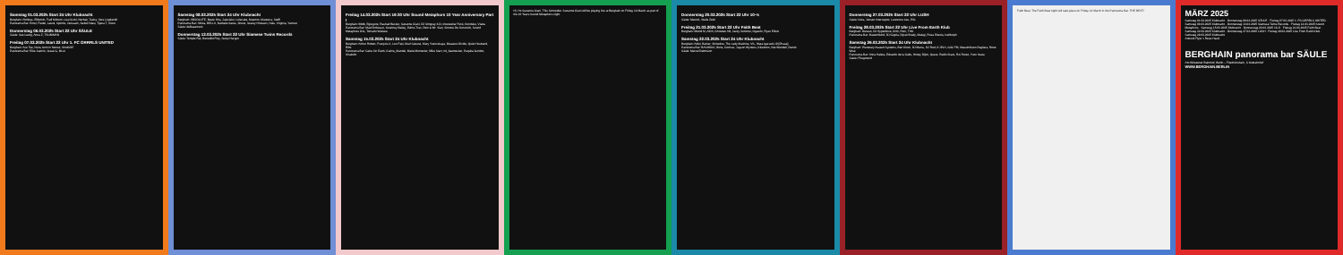Samstag 01.03.2025 Start 24 Uhr Klubnacht
Berghain: Altinbas, Efdemin, Fadi Mohem, Lea Occhi, Nerbak, Tasha, Vera Logdanidi
Panorama Bar: Emel, Fiedel, Lakuti, Optimo, Ouissam, Sedef Adasi, Tijana T, Victor
Donnerstag 06.03.2025 Start 22 Uhr SÄULE
Säule: Sue Lewig, Anna Z, TSUNIMAN
Freitag 07.03.2025 Start 22 Uhr 1. FC GRRRLS UNITED
Berghain: Ace Tee, Nura, born in flamez, Shoki287
Panorama Bar: Elke Jasmin, Jesse G, Mi-el
Samstag 08.03.2025 Start 24 Uhr Klubnacht
Berghain: ABSOLUTE, Beste Hira, JakoJako, Lolsnake, Maemm, Mareena, Steffi
Panorama Bar: Alinka, BELLA, Nathalie Seres, Sherø, Stacey Hotwaxx, Hale, Virginia, Yamour
Säule: deBasement
Donnerstag 13.03.2025 Start 22 Uhr Siamese Twins Records
Säule: Temple Rat, Benedikt Frey, Sunju Hargun
Freitag 14.03.2025 Start 19:30 Uhr Sound Metaphors 10 Year Anniversary Part I
Berghain: 69db, Egregore, Rashad Becker, Suzanne Ciani, DJ Stingray 313, Interstellar Funk, Konduku, Vlada
Panorama Bar: Mad Professor, Courtney Bailey, Palms Trax, Pem & Mr. Sian, Simone De Kunovich, Sound Metaphors DJs, Tornado Wallace
Samstag 15.03.2025 Start 24 Uhr Klubnacht
Berghain: Arthur Robert, François X, Len Faki, Marí Sakurai, Mary Yuzovskaya, Measure Divide, Quiet Husband, Rifts
Panorama Bar: Gene On Earth, Karine_Mandel, Marie Montexier, Mike Starr, nd_baumecker, Paquita Gordon, Shakolin
Hi, I'm Suzanne Ciani. This Schneider. Suzanne Ciani will be playing live at Berghain on Friday 14 March as part of the 10 Years Sound Metaphors night.
Donnerstag 20.03.2025 Start 22 Uhr 10–5
Säule: Manolo, Stella Zekri
Freitag 21.03.2025 Start 22 Uhr Faith Beat
Berghain: Mehdi M, AIDA, Christian AB, Jacky Sommer, Ogazón, Ryan Elliott
Samstag 22.03.2025 Start 24 Uhr Klubnacht
Berghain: Adiel, Barker, Shinedoe, The Lady Machine, VIL, Wata Igarashi, Ø [Phase]
Panorama Bar: BASHKKA, Boris, Cormac, Jayson Wynters, Kikelomo, Nat Wendell, Partok
Säule: Marcel Dettmann
Donnerstag 27.03.2025 Start 22 Uhr LUSH
Säule: Cora, Jensen Interceptor, Lawrence Lee, PSL
Freitag 28.03.2025 Start 22 Uhr Live From Earth Klub
Berghain: Blawan, DJ Hyperdrive, Ki/Ki, Roni, THC
Panorama Bar: Bauernfeind, DJ Gigola, Dylan Brady, Malugi, Rosa Pistola, IceMorph
Samstag 29.03.2025 Start 24 Uhr Klubnacht
Berghain: Planetary Assault Systems, Ben Klock, DJ Maria., DJ Red, fr.JPLA, GiGi FM, Massimiliano Pagliara, Rene Wise
Panorama Bar: Anna Haleta, Eduardo de la Calle, Honey Dijon, Quest, Radio Slave, Roi Perez, Yuzo Iwata
Säule: Fireground
Faith Beat. The Faith Beat night will take place on Friday 21 March in the Panorama Bar. THE BEAT!
MÄRZ 2025
Samstag 01.03.2025 Klubnacht · Donnerstag 06.03.2025 SÄULE · Freitag 07.03.2025 1. FC GRRRLS UNITED · Samstag 08.03.2025 Klubnacht · Donnerstag 13.03.2025 Siamese Twins Records · Freitag 14.03.2025 Sound Metaphors · Samstag 15.03.2025 Klubnacht · Donnerstag 20.03.2025 10–5 · Freitag 21.03.2025 Faith Beat · Samstag 22.03.2025 Klubnacht · Donnerstag 27.03.2025 LUSH · Freitag 28.03.2025 Live From Earth Klub · Samstag 29.03.2025 Klubnacht
Artwork Flyer » Reza Hasni
BERGHAIN panorama bar SÄULE
Am Wriezener Bahnhof, Berlin – Friedrichshain, S Ostbahnhof
WWW.BERGHAIN.BERLIN